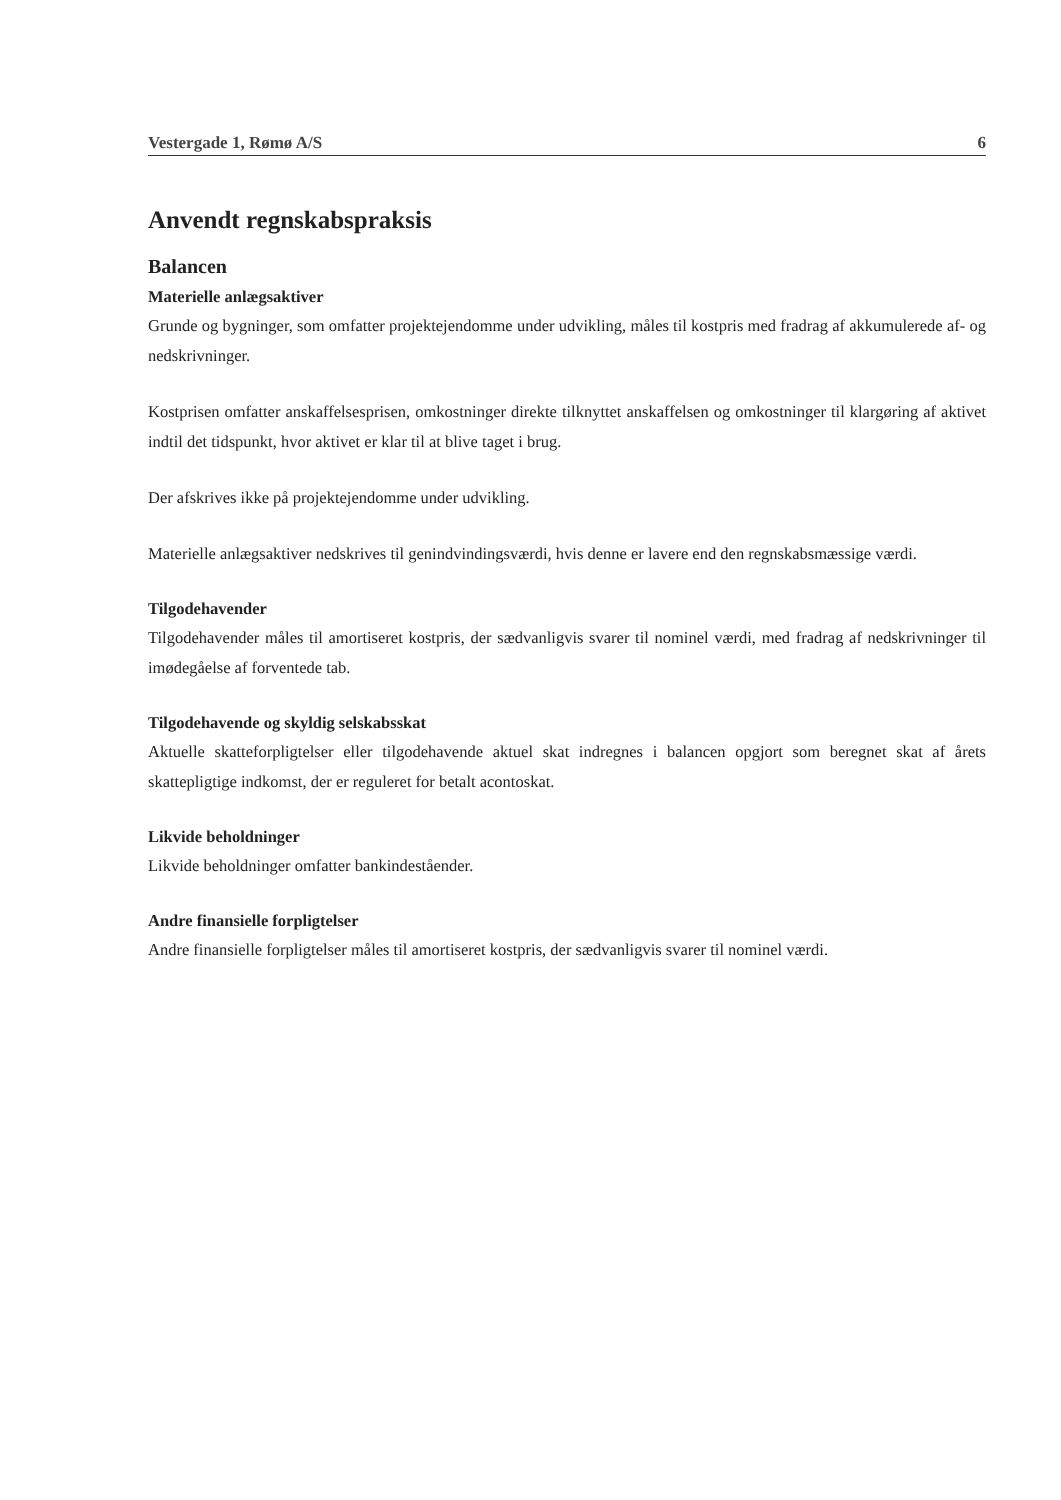Vestergade 1, Rømø A/S 6
Anvendt regnskabspraksis
Balancen
Materielle anlægsaktiver
Grunde og bygninger, som omfatter projektejendomme under udvikling, måles til kostpris med fradrag af akkumulerede af- og nedskrivninger.
Kostprisen omfatter anskaffelsesprisen, omkostninger direkte tilknyttet anskaffelsen og omkostninger til klargøring af aktivet indtil det tidspunkt, hvor aktivet er klar til at blive taget i brug.
Der afskrives ikke på projektejendomme under udvikling.
Materielle anlægsaktiver nedskrives til genindvindingsværdi, hvis denne er lavere end den regnskabsmæssige værdi.
Tilgodehavender
Tilgodehavender måles til amortiseret kostpris, der sædvanligvis svarer til nominel værdi, med fradrag af nedskrivninger til imødegåelse af forventede tab.
Tilgodehavende og skyldig selskabsskat
Aktuelle skatteforpligtelser eller tilgodehavende aktuel skat indregnes i balancen opgjort som beregnet skat af årets skattepligtige indkomst, der er reguleret for betalt acontoskat.
Likvide beholdninger
Likvide beholdninger omfatter bankindeståender.
Andre finansielle forpligtelser
Andre finansielle forpligtelser måles til amortiseret kostpris, der sædvanligvis svarer til nominel værdi.